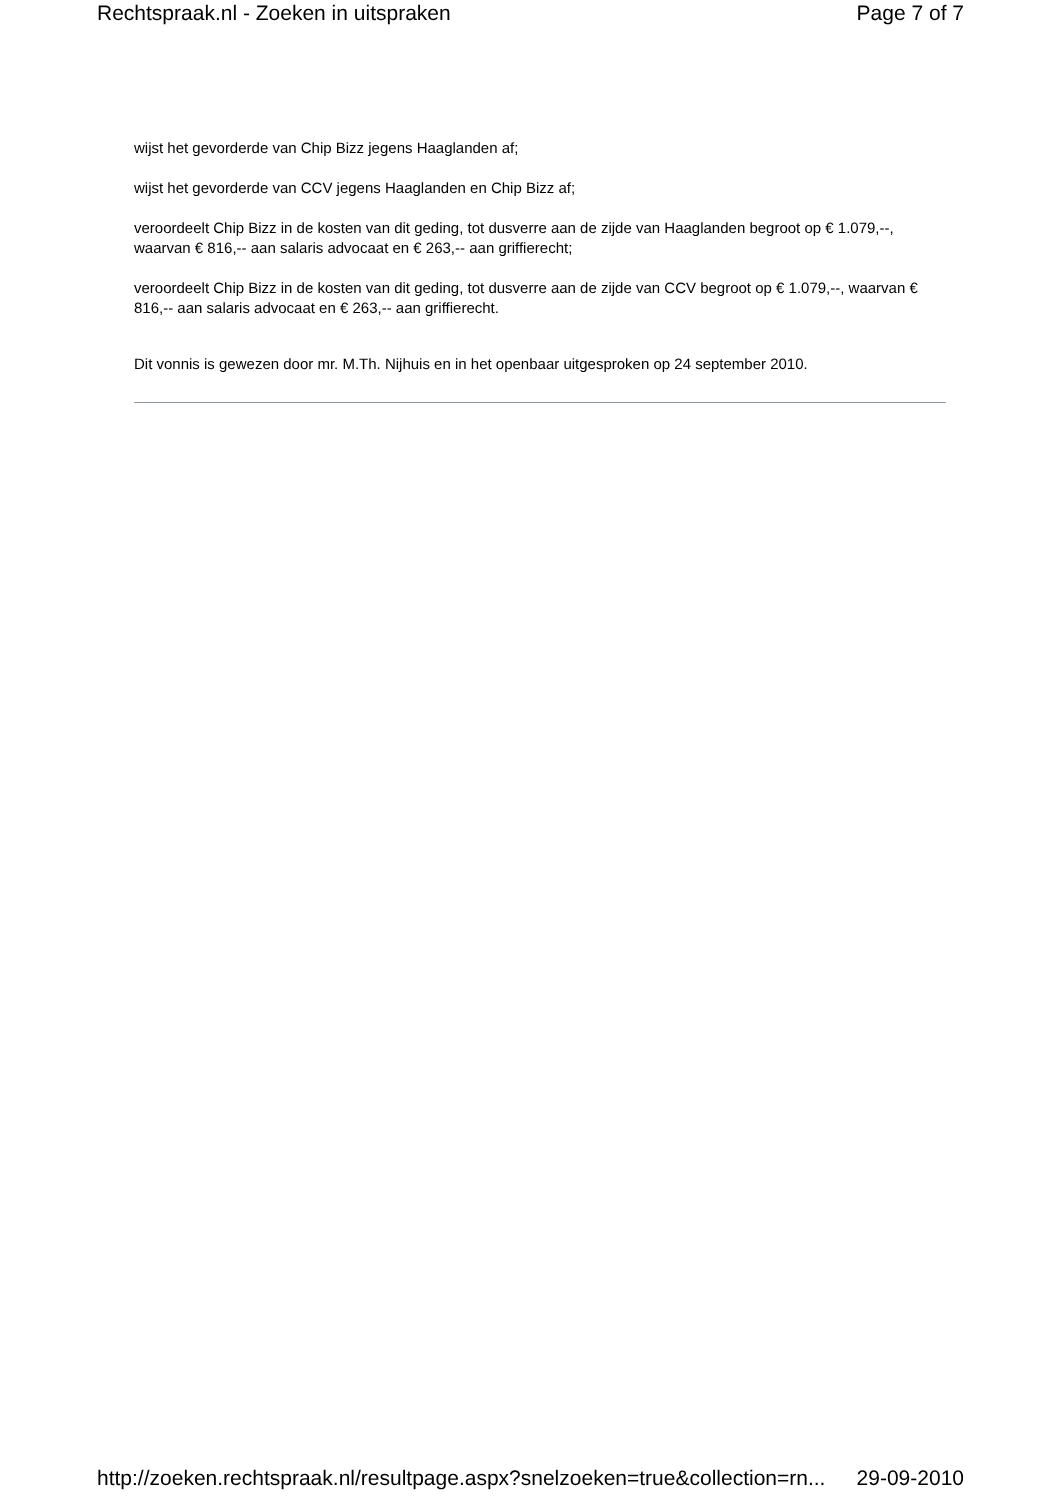Rechtspraak.nl - Zoeken in uitspraken Page 7 of 7
wijst het gevorderde van Chip Bizz jegens Haaglanden af;
wijst het gevorderde van CCV jegens Haaglanden en Chip Bizz af;
veroordeelt Chip Bizz in de kosten van dit geding, tot dusverre aan de zijde van Haaglanden begroot op € 1.079,--, waarvan € 816,-- aan salaris advocaat en € 263,-- aan griffierecht;
veroordeelt Chip Bizz in de kosten van dit geding, tot dusverre aan de zijde van CCV begroot op € 1.079,--, waarvan € 816,-- aan salaris advocaat en € 263,-- aan griffierecht.
Dit vonnis is gewezen door mr. M.Th. Nijhuis en in het openbaar uitgesproken op 24 september 2010.
http://zoeken.rechtspraak.nl/resultpage.aspx?snelzoeken=true&collection=rn... 29-09-2010